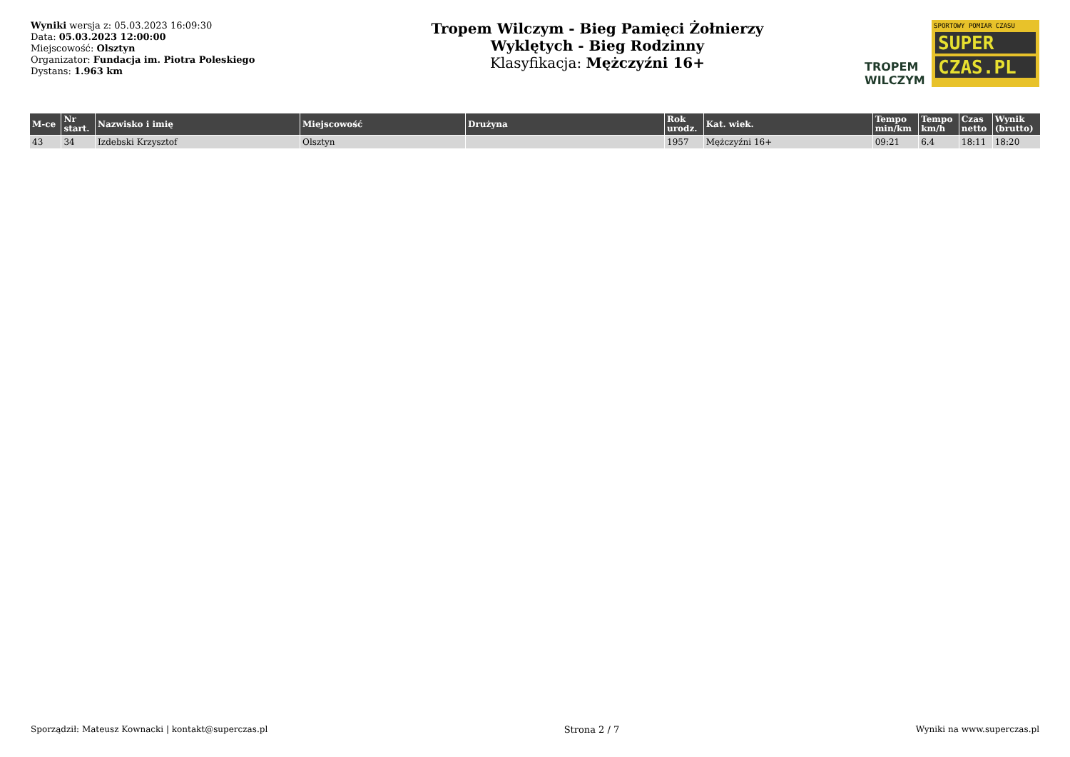Wyniki wersja z: 05.03.2023 16:09:30
Data: 05.03.2023 12:00:00
Miejscowość: Olsztyn
Organizator: Fundacja im. Piotra Poleskiego
Dystans: 1.963 km
Tropem Wilczym - Bieg Pamięci Żołnierzy
Wyklętych - Bieg Rodzinny
Klasyfikacja: Mężczyźni 16+
TROPEM
WILCZYM
SPORTOWY POMIAR CZASU
SUPER
CZAS.PL
| M-ce | Nr start. | Nazwisko i imię | Miejscowość | Drużyna | Rok urodz. | Kat. wiek. | Tempo min/km | Tempo km/h | Czas netto | Wynik (brutto) |
| --- | --- | --- | --- | --- | --- | --- | --- | --- | --- | --- |
| 43 | 34 | Izdebski Krzysztof | Olsztyn | | 1957 | Mężczyźni 16+ | 09:21 | 6.4 | 18:11 | 18:20 |
Sporządził: Mateusz Kownacki | kontakt@superczas.pl Strona 2 / 7 Wyniki na www.superczas.pl